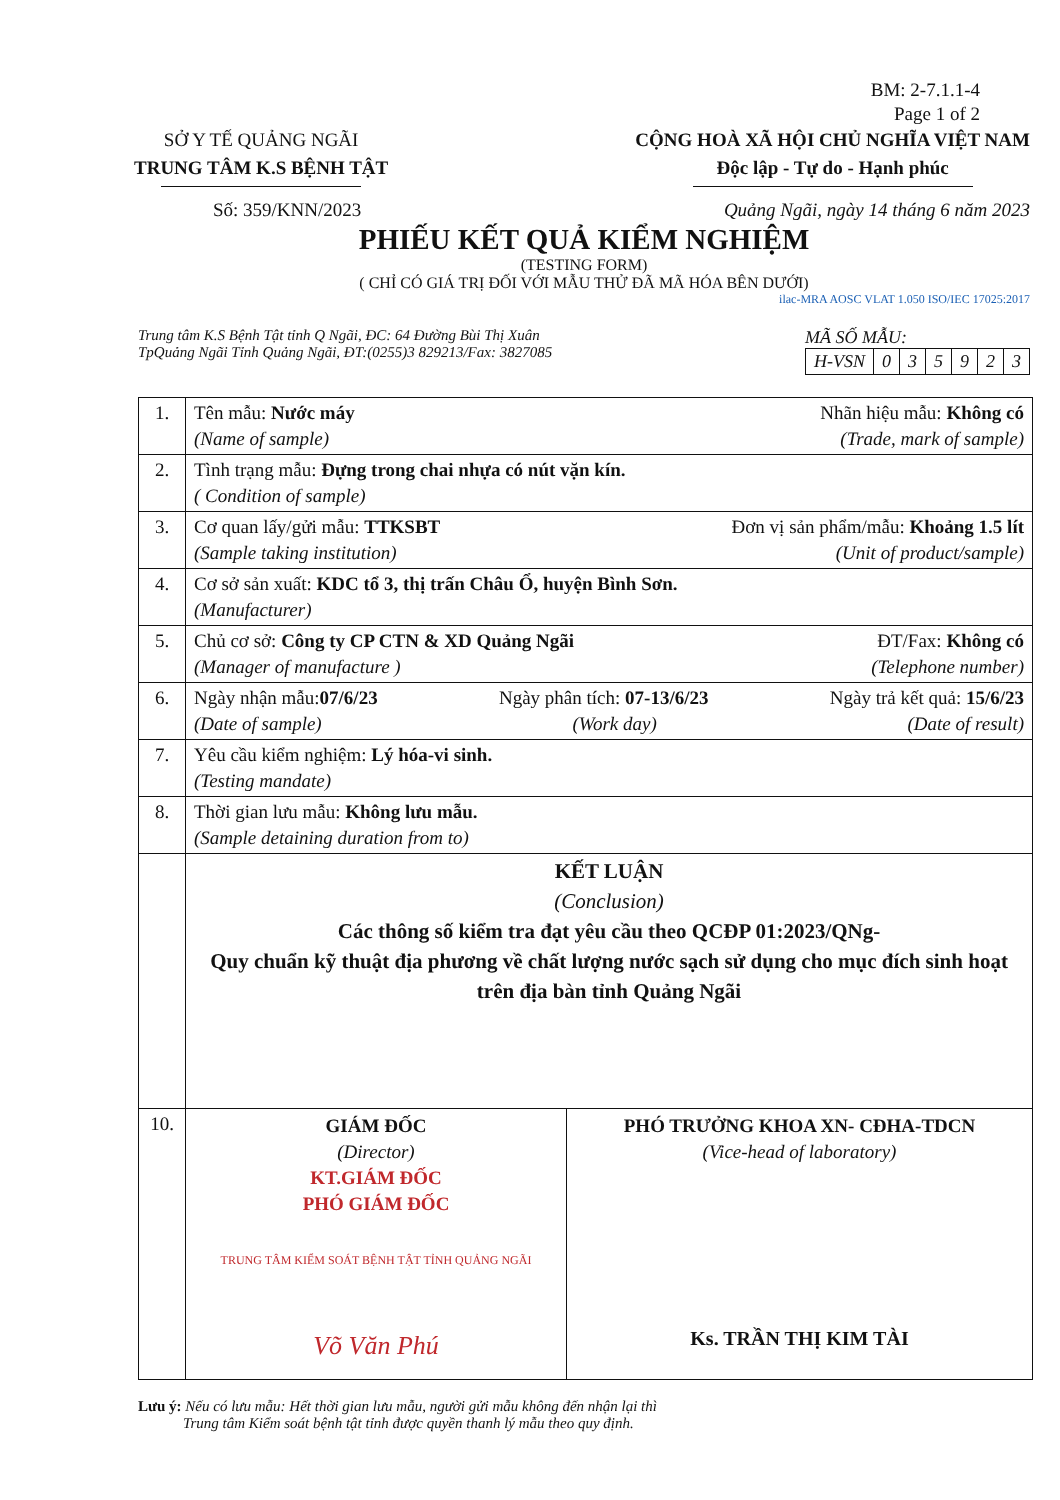BM: 2-7.1.1-4
Page 1 of 2
SỞ Y TẾ QUẢNG NGÃI
TRUNG TÂM K.S BỆNH TẬT
CỘNG HOÀ XÃ HỘI CHỦ NGHĨA VIỆT NAM
Độc lập - Tự do - Hạnh phúc
Số: 359/KNN/2023 Quảng Ngãi, ngày 14 tháng 6 năm 2023
PHIẾU KẾT QUẢ KIỂM NGHIỆM
(TESTING FORM)
( CHỈ CÓ GIÁ TRỊ ĐỐI VỚI MẪU THỬ ĐÃ MÃ HÓA BÊN DƯỚI)
ilac-MRA AOSC VLAT 1.050 ISO/IEC 17025:2017
Trung tâm K.S Bệnh Tật tỉnh Q Ngãi, ĐC: 64 Đường Bùi Thị Xuân
TpQuảng Ngãi Tỉnh Quảng Ngãi, ĐT:(0255)3 829213/Fax: 3827085
MÃ SỐ MẪU:
| H-VSN | 0 | 3 | 5 | 9 | 2 | 3 |
| 1. | Tên mẫu: Nước máy Nhãn hiệu mẫu: Không có (Name of sample) (Trade, mark of sample) |
| 2. | Tình trạng mẫu: Đựng trong chai nhựa có nút vặn kín. ( Condition of sample) |
| 3. | Cơ quan lấy/gửi mẫu: TTKSBT Đơn vị sản phẩm/mẫu: Khoảng 1.5 lít (Sample taking institution) (Unit of product/sample) |
| 4. | Cơ sở sản xuất: KDC tổ 3, thị trấn Châu Ổ, huyện Bình Sơn. (Manufacturer) |
| 5. | Chủ cơ sở: Công ty CP CTN & XD Quảng Ngãi ĐT/Fax: Không có (Manager of manufacture ) (Telephone number) |
| 6. | Ngày nhận mẫu: 07/6/23 Ngày phân tích: 07-13/6/23 Ngày trả kết quả: 15/6/23 (Date of sample) (Work day) (Date of result) |
| 7. | Yêu cầu kiểm nghiệm: Lý hóa-vi sinh. (Testing mandate) |
| 8. | Thời gian lưu mẫu: Không lưu mẫu. (Sample detaining duration from to) |
| | KẾT LUẬN (Conclusion) Các thông số kiểm tra đạt yêu cầu theo QCĐP 01:2023/QNg- Quy chuẩn kỹ thuật địa phương về chất lượng nước sạch sử dụng cho mục đích sinh hoạt trên địa bàn tỉnh Quảng Ngãi |
| 10. | GIÁM ĐỐC (Director) KT.GIÁM ĐỐC PHÓ GIÁM ĐỐC TRUNG TÂM KIỂM SOÁT BỆNH TẬT TỈNH QUẢNG NGÃI Võ Văn Phú PHÓ TRƯỞNG KHOA XN- CĐHA-TDCN (Vice-head of laboratory) Ks. TRẦN THỊ KIM TÀI |
Lưu ý: Nếu có lưu mẫu: Hết thời gian lưu mẫu, người gửi mẫu không đến nhận lại thì
Trung tâm Kiểm soát bệnh tật tỉnh được quyền thanh lý mẫu theo quy định.